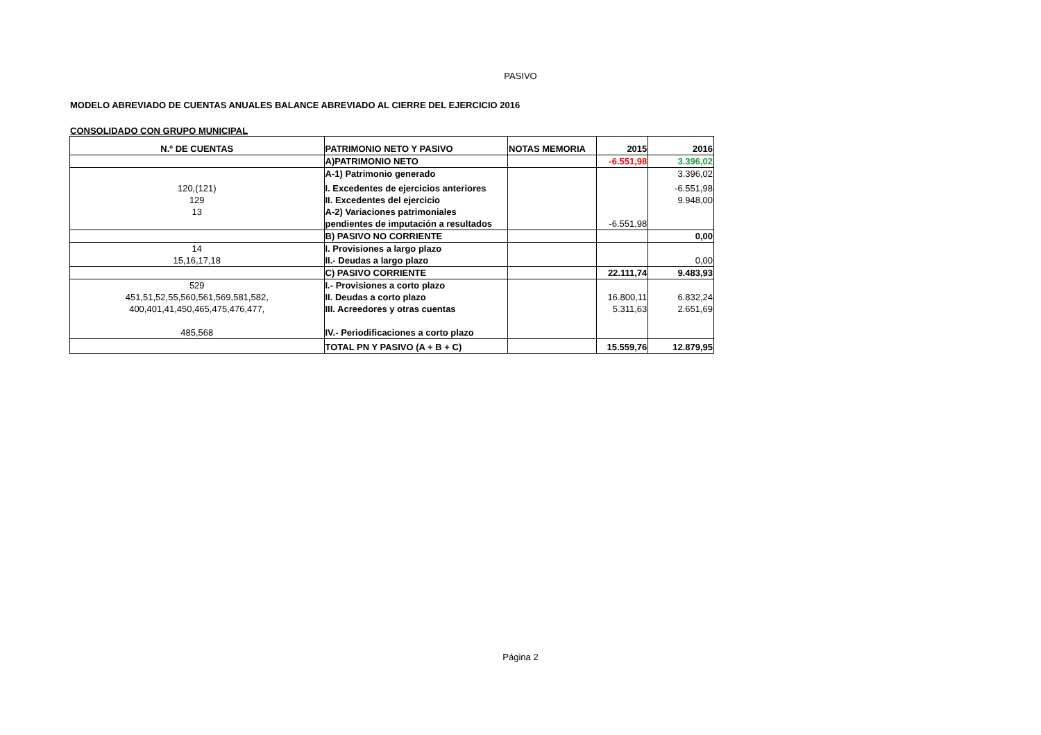PASIVO
MODELO ABREVIADO DE CUENTAS ANUALES BALANCE ABREVIADO AL CIERRE DEL EJERCICIO 2016
CONSOLIDADO CON GRUPO MUNICIPAL
| N.º DE CUENTAS | PATRIMONIO NETO Y PASIVO | NOTAS MEMORIA | 2015 | 2016 |
| --- | --- | --- | --- | --- |
| | A)PATRIMONIO NETO | | -6.551,98 | 3.396,02 |
| | A-1) Patrimonio generado | | | 3.396,02 |
| 120,(121) | I. Excedentes de ejercicios anteriores | | | -6.551,98 |
| 129 | II. Excedentes del ejercicio | | | 9.948,00 |
| 13 | A-2) Variaciones patrimoniales | | | |
| | pendientes de imputación a resultados | | -6.551,98 | |
| | B) PASIVO NO CORRIENTE | | | 0,00 |
| 14 | I. Provisiones a largo plazo | | | |
| 15,16,17,18 | II.- Deudas a largo plazo | | | 0,00 |
| | C) PASIVO CORRIENTE | | 22.111,74 | 9.483,93 |
| 529 | I.- Provisiones a corto plazo | | | |
| 451,51,52,55,560,561,569,581,582, | II. Deudas a corto plazo | | 16.800,11 | 6.832,24 |
| 400,401,41,450,465,475,476,477, | III. Acreedores y otras cuentas | | 5.311,63 | 2.651,69 |
| 485,568 | IV.- Periodificaciones a corto plazo | | | |
| | TOTAL PN Y PASIVO (A + B + C) | | 15.559,76 | 12.879,95 |
Página 2